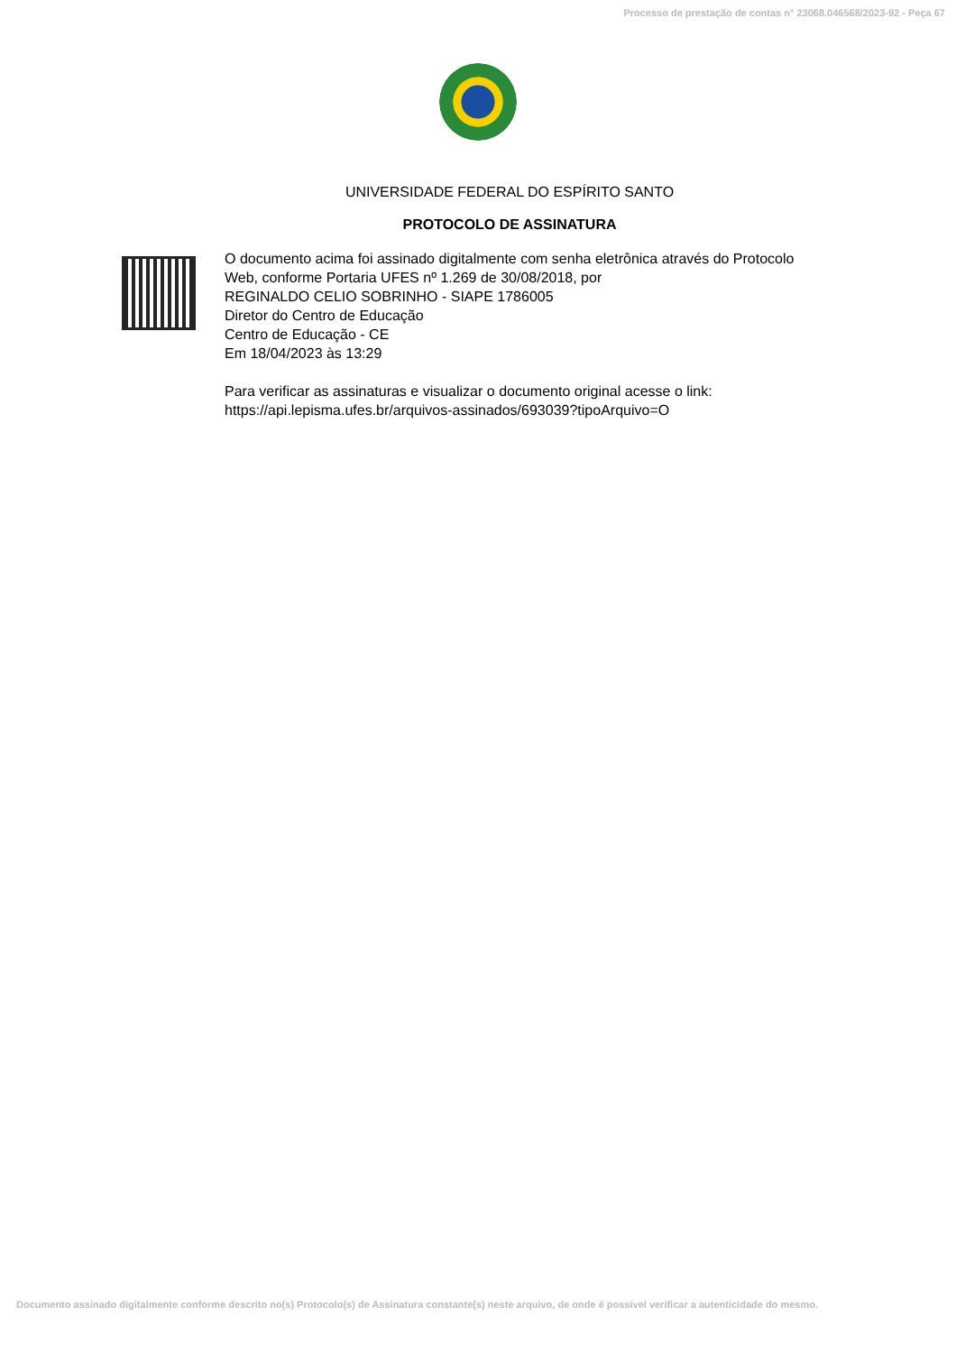Processo de prestação de contas n° 23068.046568/2023-92 - Peça 67
UNIVERSIDADE FEDERAL DO ESPÍRITO SANTO
PROTOCOLO DE ASSINATURA
O documento acima foi assinado digitalmente com senha eletrônica através do Protocolo
Web, conforme Portaria UFES nº 1.269 de 30/08/2018, por
REGINALDO CELIO SOBRINHO - SIAPE 1786005
Diretor do Centro de Educação
Centro de Educação - CE
Em 18/04/2023 às 13:29
Para verificar as assinaturas e visualizar o documento original acesse o link:
https://api.lepisma.ufes.br/arquivos-assinados/693039?tipoArquivo=O
Documento assinado digitalmente conforme descrito no(s) Protocolo(s) de Assinatura constante(s) neste arquivo, de onde é possível verificar a autenticidade do mesmo.